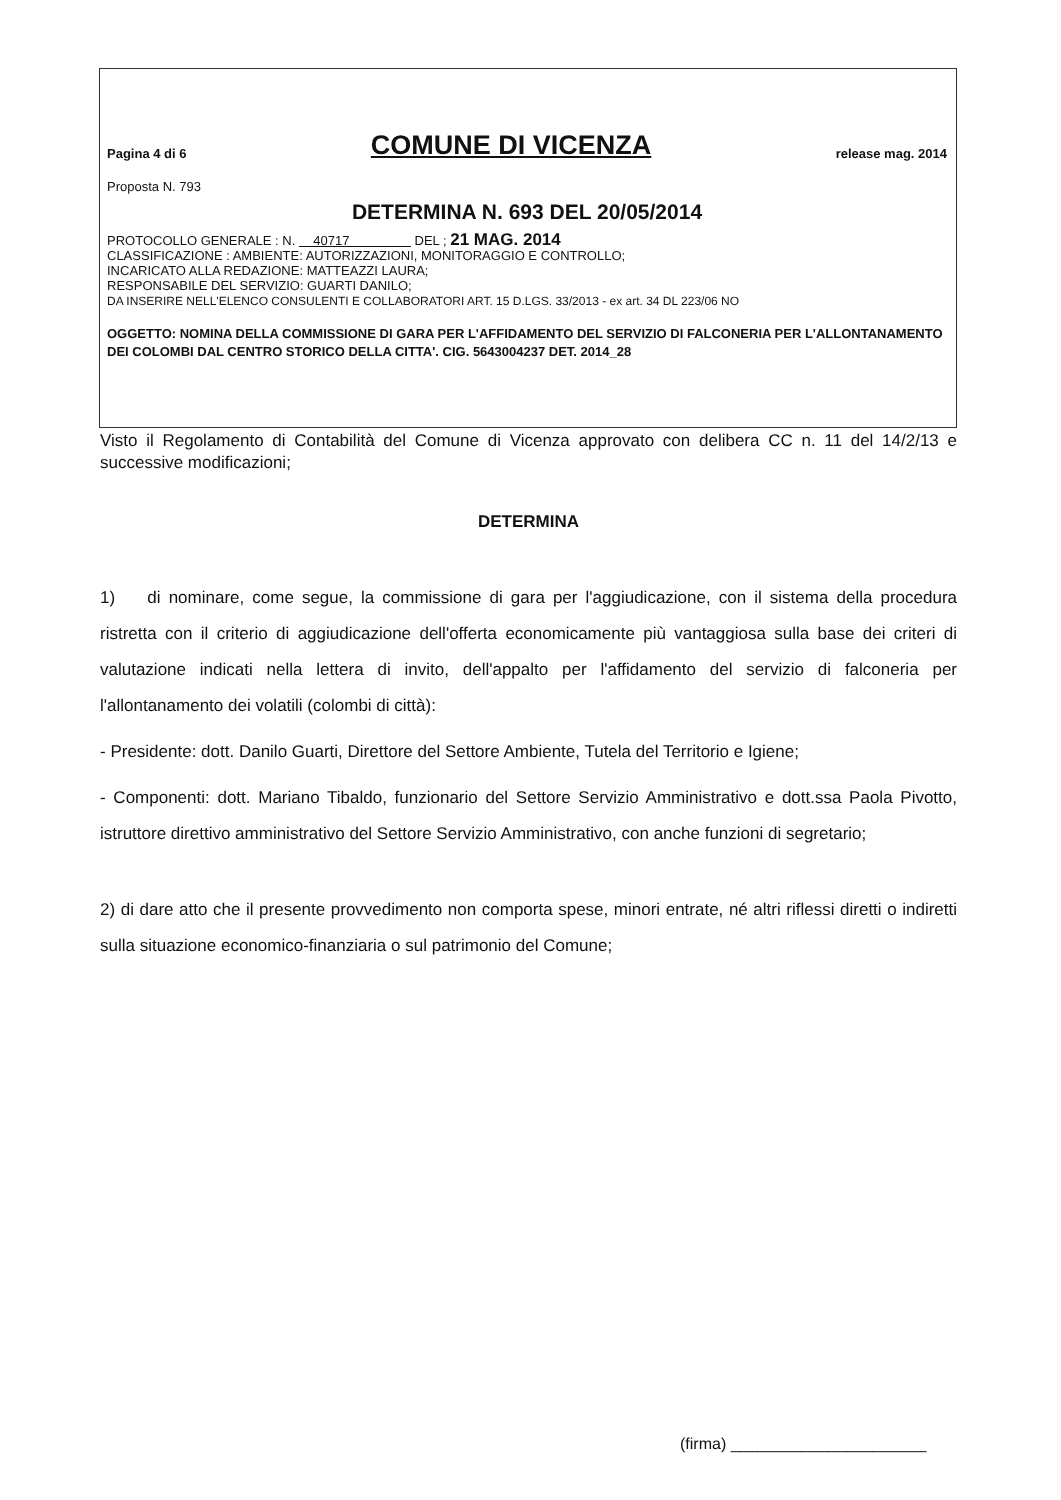Pagina 4 di 6 COMUNE DI VICENZA release mag. 2014
Proposta N. 793
DETERMINA N. 693 DEL 20/05/2014
PROTOCOLLO GENERALE : N. 40717 DEL ; 21 MAG. 2014
CLASSIFICAZIONE : AMBIENTE: AUTORIZZAZIONI, MONITORAGGIO E CONTROLLO;
INCARICATO ALLA REDAZIONE: MATTEAZZI LAURA;
RESPONSABILE DEL SERVIZIO: GUARTI DANILO;
DA INSERIRE NELL'ELENCO CONSULENTI E COLLABORATORI ART. 15 D.LGS. 33/2013 - ex art. 34 DL 223/06 NO
OGGETTO: NOMINA DELLA COMMISSIONE DI GARA PER L'AFFIDAMENTO DEL SERVIZIO DI FALCONERIA PER L'ALLONTANAMENTO DEI COLOMBI DAL CENTRO STORICO DELLA CITTA'. CIG. 5643004237 DET. 2014_28
Visto il Regolamento di Contabilità del Comune di Vicenza approvato con delibera CC n. 11 del 14/2/13 e successive modificazioni;
DETERMINA
1) di nominare, come segue, la commissione di gara per l'aggiudicazione, con il sistema della procedura ristretta con il criterio di aggiudicazione dell'offerta economicamente più vantaggiosa sulla base dei criteri di valutazione indicati nella lettera di invito, dell'appalto per l'affidamento del servizio di falconeria per l'allontanamento dei volatili (colombi di città):
- Presidente: dott. Danilo Guarti, Direttore del Settore Ambiente, Tutela del Territorio e Igiene;
- Componenti: dott. Mariano Tibaldo, funzionario del Settore Servizio Amministrativo e dott.ssa Paola Pivotto, istruttore direttivo amministrativo del Settore Servizio Amministrativo, con anche funzioni di segretario;
2) di dare atto che il presente provvedimento non comporta spese, minori entrate, né altri riflessi diretti o indiretti sulla situazione economico-finanziaria o sul patrimonio del Comune;
(firma) ______________________